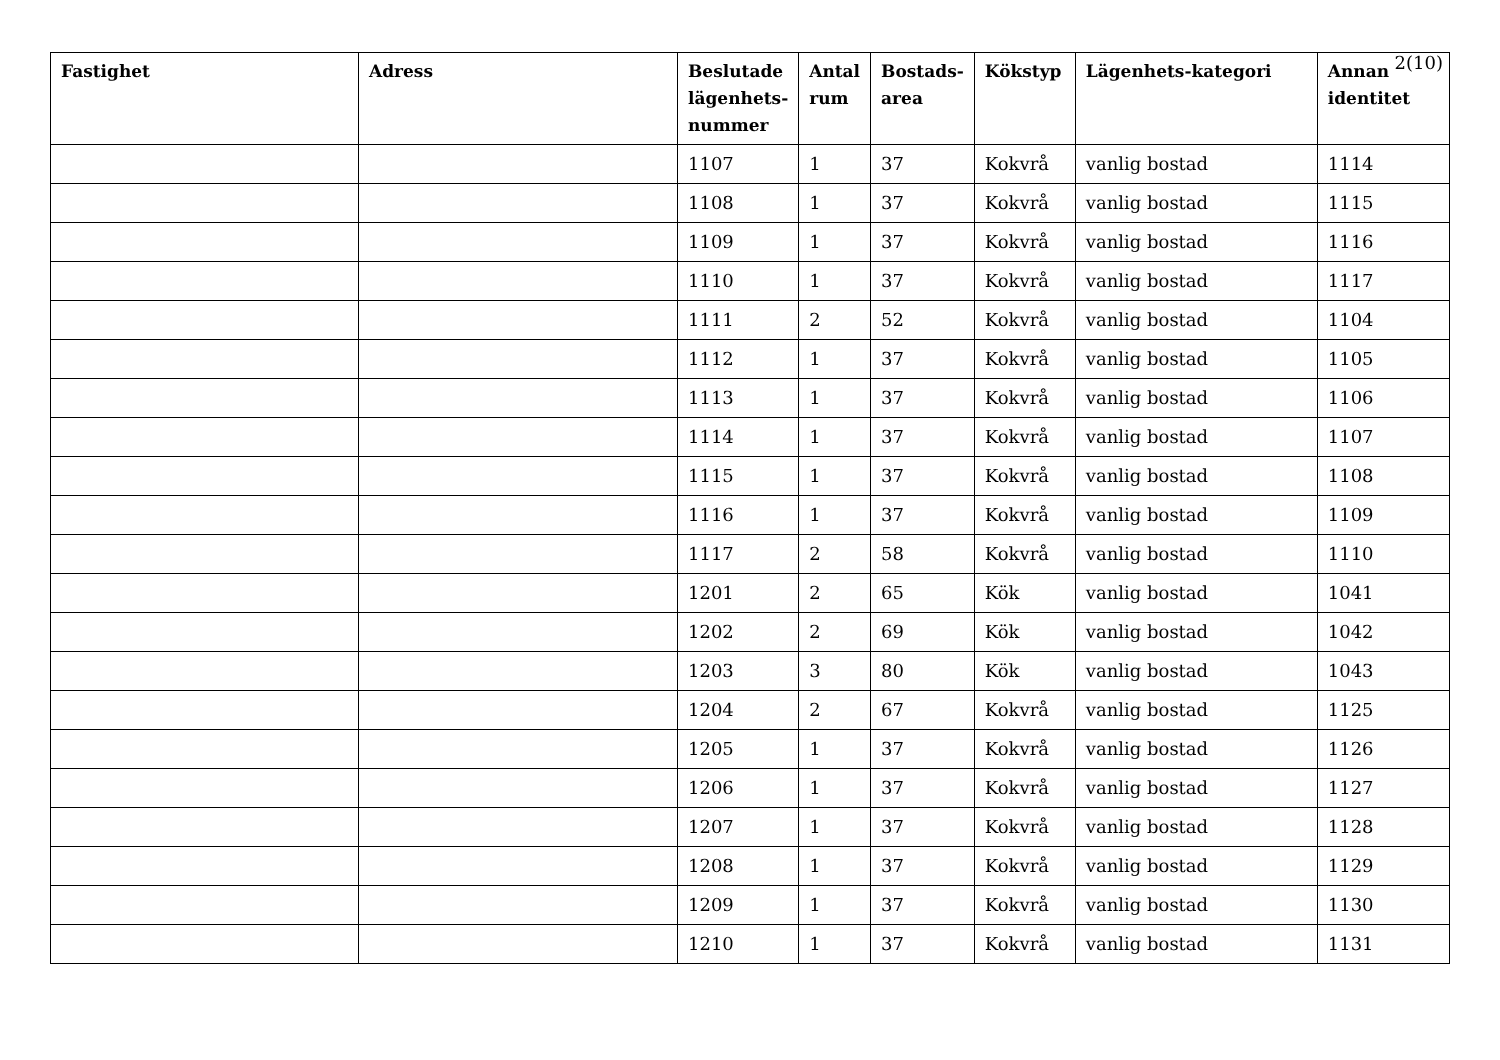2(10)
| Fastighet | Adress | Beslutade lägenhets-nummer | Antal rum | Bostads-area | Kökstyp | Lägenhets-kategori | Annan identitet |
| --- | --- | --- | --- | --- | --- | --- | --- |
| | | 1107 | 1 | 37 | Kokvrå | vanlig bostad | 1114 |
| | | 1108 | 1 | 37 | Kokvrå | vanlig bostad | 1115 |
| | | 1109 | 1 | 37 | Kokvrå | vanlig bostad | 1116 |
| | | 1110 | 1 | 37 | Kokvrå | vanlig bostad | 1117 |
| | | 1111 | 2 | 52 | Kokvrå | vanlig bostad | 1104 |
| | | 1112 | 1 | 37 | Kokvrå | vanlig bostad | 1105 |
| | | 1113 | 1 | 37 | Kokvrå | vanlig bostad | 1106 |
| | | 1114 | 1 | 37 | Kokvrå | vanlig bostad | 1107 |
| | | 1115 | 1 | 37 | Kokvrå | vanlig bostad | 1108 |
| | | 1116 | 1 | 37 | Kokvrå | vanlig bostad | 1109 |
| | | 1117 | 2 | 58 | Kokvrå | vanlig bostad | 1110 |
| | | 1201 | 2 | 65 | Kök | vanlig bostad | 1041 |
| | | 1202 | 2 | 69 | Kök | vanlig bostad | 1042 |
| | | 1203 | 3 | 80 | Kök | vanlig bostad | 1043 |
| | | 1204 | 2 | 67 | Kokvrå | vanlig bostad | 1125 |
| | | 1205 | 1 | 37 | Kokvrå | vanlig bostad | 1126 |
| | | 1206 | 1 | 37 | Kokvrå | vanlig bostad | 1127 |
| | | 1207 | 1 | 37 | Kokvrå | vanlig bostad | 1128 |
| | | 1208 | 1 | 37 | Kokvrå | vanlig bostad | 1129 |
| | | 1209 | 1 | 37 | Kokvrå | vanlig bostad | 1130 |
| | | 1210 | 1 | 37 | Kokvrå | vanlig bostad | 1131 |